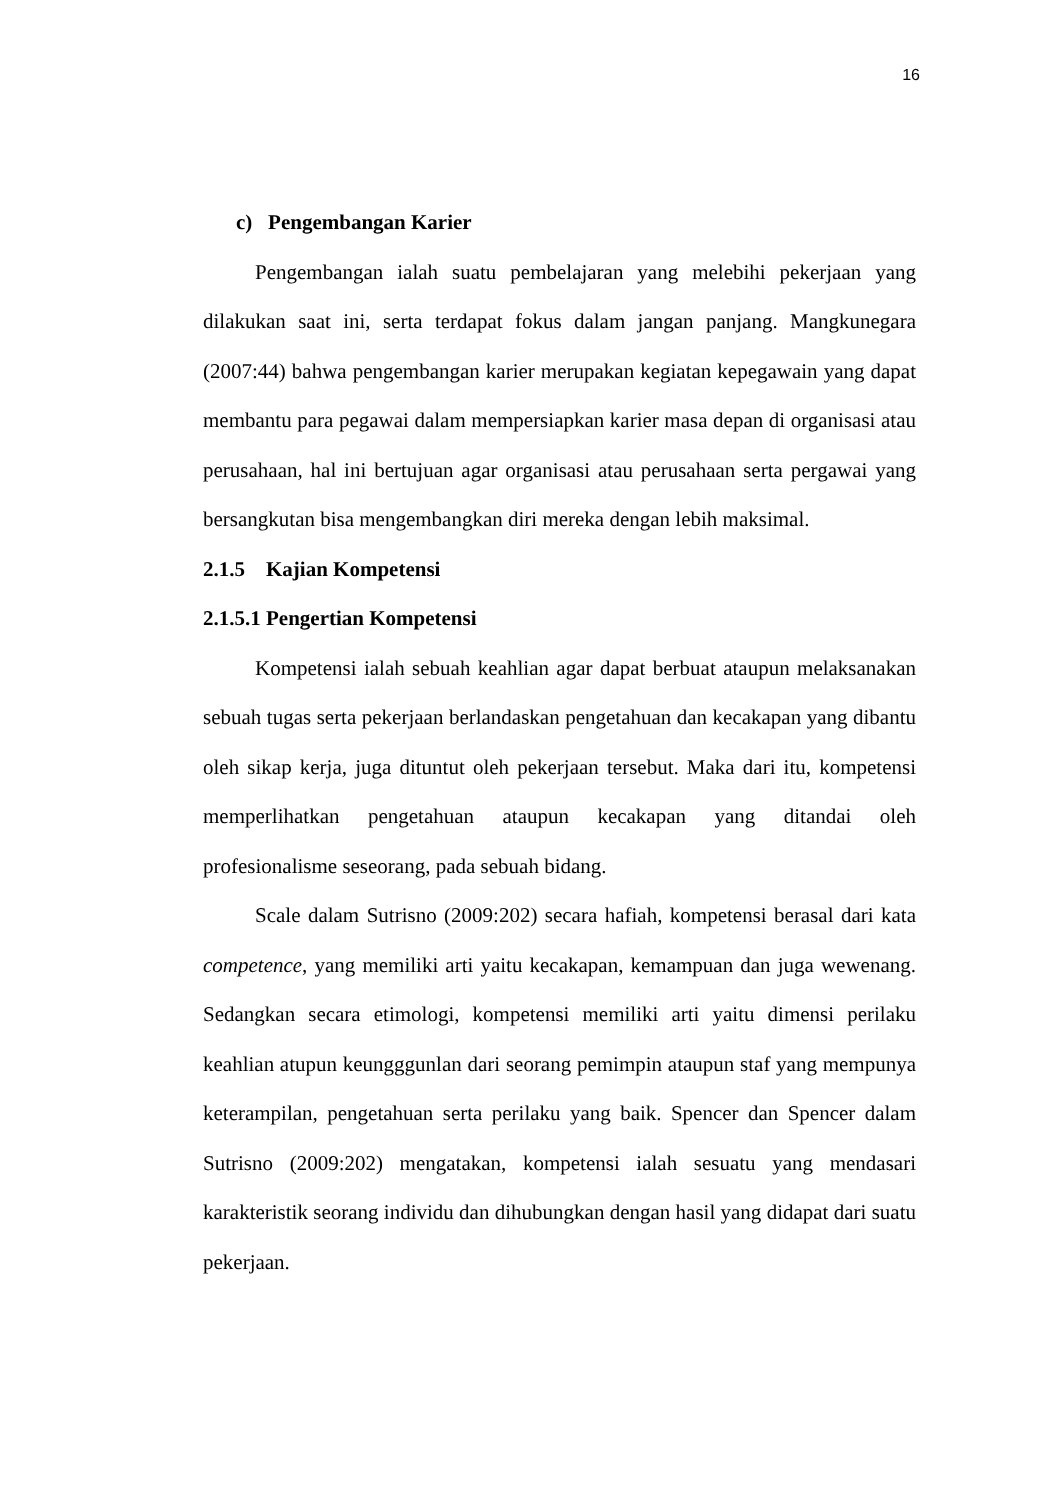16
c) Pengembangan Karier
Pengembangan ialah suatu pembelajaran yang melebihi pekerjaan yang dilakukan saat ini, serta terdapat fokus dalam jangan panjang. Mangkunegara (2007:44) bahwa pengembangan karier merupakan kegiatan kepegawain yang dapat membantu para pegawai dalam mempersiapkan karier masa depan di organisasi atau perusahaan, hal ini bertujuan agar organisasi atau perusahaan serta pergawai yang bersangkutan bisa mengembangkan diri mereka dengan lebih maksimal.
2.1.5 Kajian Kompetensi
2.1.5.1 Pengertian Kompetensi
Kompetensi ialah sebuah keahlian agar dapat berbuat ataupun melaksanakan sebuah tugas serta pekerjaan berlandaskan pengetahuan dan kecakapan yang dibantu oleh sikap kerja, juga dituntut oleh pekerjaan tersebut. Maka dari itu, kompetensi memperlihatkan pengetahuan ataupun kecakapan yang ditandai oleh profesionalisme seseorang, pada sebuah bidang.
Scale dalam Sutrisno (2009:202) secara hafiah, kompetensi berasal dari kata competence, yang memiliki arti yaitu kecakapan, kemampuan dan juga wewenang. Sedangkan secara etimologi, kompetensi memiliki arti yaitu dimensi perilaku keahlian atupun keungggunlan dari seorang pemimpin ataupun staf yang mempunya keterampilan, pengetahuan serta perilaku yang baik. Spencer dan Spencer dalam Sutrisno (2009:202) mengatakan, kompetensi ialah sesuatu yang mendasari karakteristik seorang individu dan dihubungkan dengan hasil yang didapat dari suatu pekerjaan.